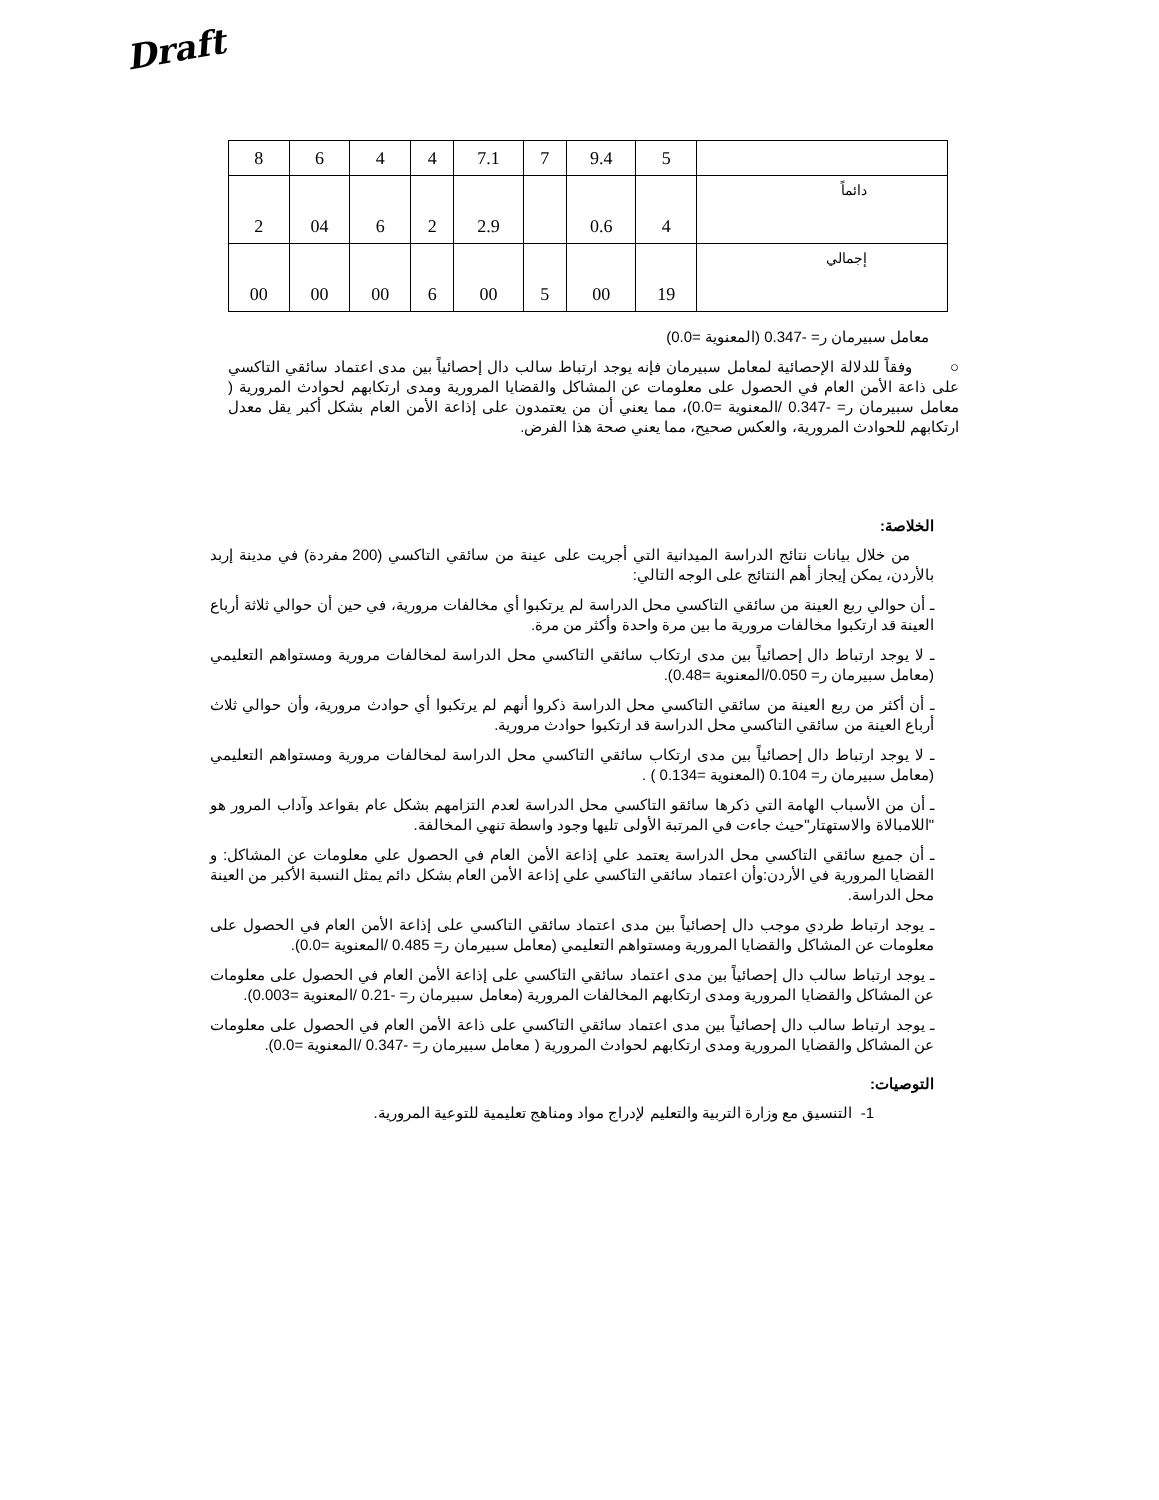Draft
| 8 | 6 | 4 | 4 | 7.1 | 7 | 9.4 | 5 | |
| 2 | 04 | 6 | 2 | 2.9 | | 0.6 | 4 | دائماً |
| 00 | 00 | 00 | 6 | 00 | 5 | 00 | 19 | إجمالي |
معامل سبيرمان ر= -0.347 (المعنوية =0.0)
○ وفقاً للدلالة الإحصائية لمعامل سبيرمان فإنه يوجد ارتباط سالب دال إحصائياً بين مدى اعتماد سائقي التاكسي على ذاعة الأمن العام في الحصول على معلومات عن المشاكل والقضايا المرورية ومدى ارتكابهم لحوادث المرورية ( معامل سبيرمان ر= -0.347 /المعنوية =0.0)، مما يعني أن من يعتمدون على إذاعة الأمن العام بشكل أكبر يقل معدل ارتكابهم للحوادث المرورية، والعكس صحيح، مما يعني صحة هذا الفرض.
الخلاصة:
من خلال بيانات نتائج الدراسة الميدانية التي أجريت على عينة من سائقي التاكسي (200 مفردة) في مدينة إربد بالأردن، يمكن إيجاز أهم النتائج على الوجه التالي:
ـ أن حوالي ربع العينة من سائقي التاكسي محل الدراسة لم يرتكبوا أي مخالفات مرورية، في حين أن حوالي ثلاثة أرباع العينة قد ارتكبوا مخالفات مرورية ما بين مرة واحدة وأكثر من مرة.
ـ لا يوجد ارتباط دال إحصائياً بين مدى ارتكاب سائقي التاكسي محل الدراسة لمخالفات مرورية ومستواهم التعليمي (معامل سبيرمان ر= 0.050/المعنوية =0.48).
ـ أن أكثر من ربع العينة من سائقي التاكسي محل الدراسة ذكروا أنهم لم يرتكبوا أي حوادث مرورية، وأن حوالي ثلاث أرباع العينة من سائقي التاكسي محل الدراسة قد ارتكبوا حوادث مرورية.
ـ لا يوجد ارتباط دال إحصائياً بين مدى ارتكاب سائقي التاكسي محل الدراسة لمخالفات مرورية ومستواهم التعليمي (معامل سبيرمان ر= 0.104 (المعنوية =0.134 ) .
ـ أن من الأسباب الهامة التي ذكرها سائقو التاكسي محل الدراسة لعدم التزامهم بشكل عام بقواعد وآداب المرور هو "اللامبالاة والاستهتار"حيث جاءت في المرتبة الأولى تليها وجود واسطة تنهي المخالفة.
ـ أن جميع سائقي التاكسي محل الدراسة يعتمد علي إذاعة الأمن العام في الحصول علي معلومات عن المشاكل: و القضايا المرورية في الأردن:وأن اعتماد سائقي التاكسي علي إذاعة الأمن العام بشكل دائم يمثل النسبة الأكبر من العينة محل الدراسة.
ـ يوجد ارتباط طردي موجب دال إحصائياً بين مدى اعتماد سائقي التاكسي على إذاعة الأمن العام في الحصول على معلومات عن المشاكل والقضايا المرورية ومستواهم التعليمي (معامل سبيرمان ر= 0.485 /المعنوية =0.0).
ـ يوجد ارتباط سالب دال إحصائياً بين مدى اعتماد سائقي التاكسي على إذاعة الأمن العام في الحصول على معلومات عن المشاكل والقضايا المرورية ومدى ارتكابهم المخالفات المرورية (معامل سبيرمان ر= -0.21 /المعنوية =0.003).
ـ يوجد ارتباط سالب دال إحصائياً بين مدى اعتماد سائقي التاكسي على ذاعة الأمن العام في الحصول على معلومات عن المشاكل والقضايا المرورية ومدى ارتكابهم لحوادث المرورية ( معامل سبيرمان ر= -0.347 /المعنوية =0.0).
التوصيات:
1- التنسيق مع وزارة التربية والتعليم لإدراج مواد ومناهج تعليمية للتوعية المرورية.